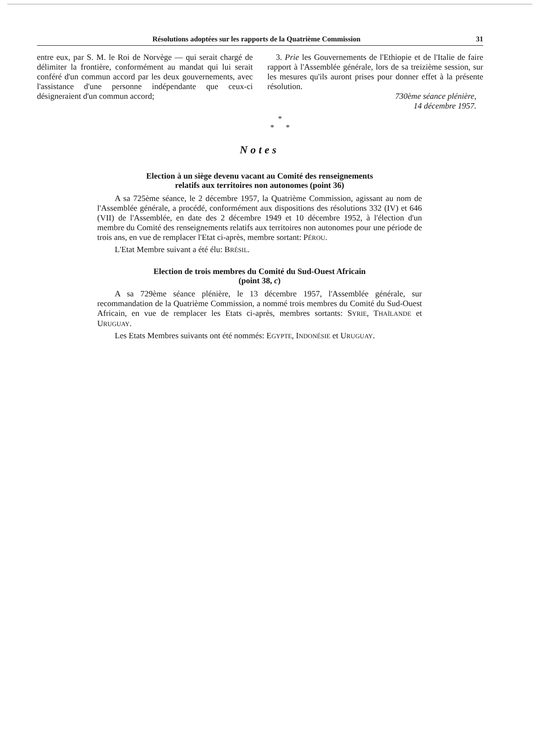Résolutions adoptées sur les rapports de la Quatrième Commission 31
entre eux, par S. M. le Roi de Norvège — qui serait chargé de délimiter la frontière, conformément au mandat qui lui serait conféré d'un commun accord par les deux gouvernements, avec l'assistance d'une personne indépendante que ceux-ci désigneraient d'un commun accord;
3. Prie les Gouvernements de l'Ethiopie et de l'Italie de faire rapport à l'Assemblée générale, lors de sa treizième session, sur les mesures qu'ils auront prises pour donner effet à la présente résolution.
730ème séance plénière,
14 décembre 1957.
*
* *
Notes
Election à un siège devenu vacant au Comité des renseignements
relatifs aux territoires non autonomes (point 36)
A sa 725ème séance, le 2 décembre 1957, la Quatrième Commission, agissant au nom de l'Assemblée générale, a procédé, conformément aux dispositions des résolutions 332 (IV) et 646 (VII) de l'Assemblée, en date des 2 décembre 1949 et 10 décembre 1952, à l'élection d'un membre du Comité des renseignements relatifs aux territoires non autonomes pour une période de trois ans, en vue de remplacer l'Etat ci-après, membre sortant: PÉROU.
L'Etat Membre suivant a été élu: BRÉSIL.
Election de trois membres du Comité du Sud-Ouest Africain
(point 38, c)
A sa 729ème séance plénière, le 13 décembre 1957, l'Assemblée générale, sur recommandation de la Quatrième Commission, a nommé trois membres du Comité du Sud-Ouest Africain, en vue de remplacer les Etats ci-après, membres sortants: SYRIE, THAÏLANDE et URUGUAY.
Les Etats Membres suivants ont été nommés: EGYPTE, INDONÉSIE et URUGUAY.